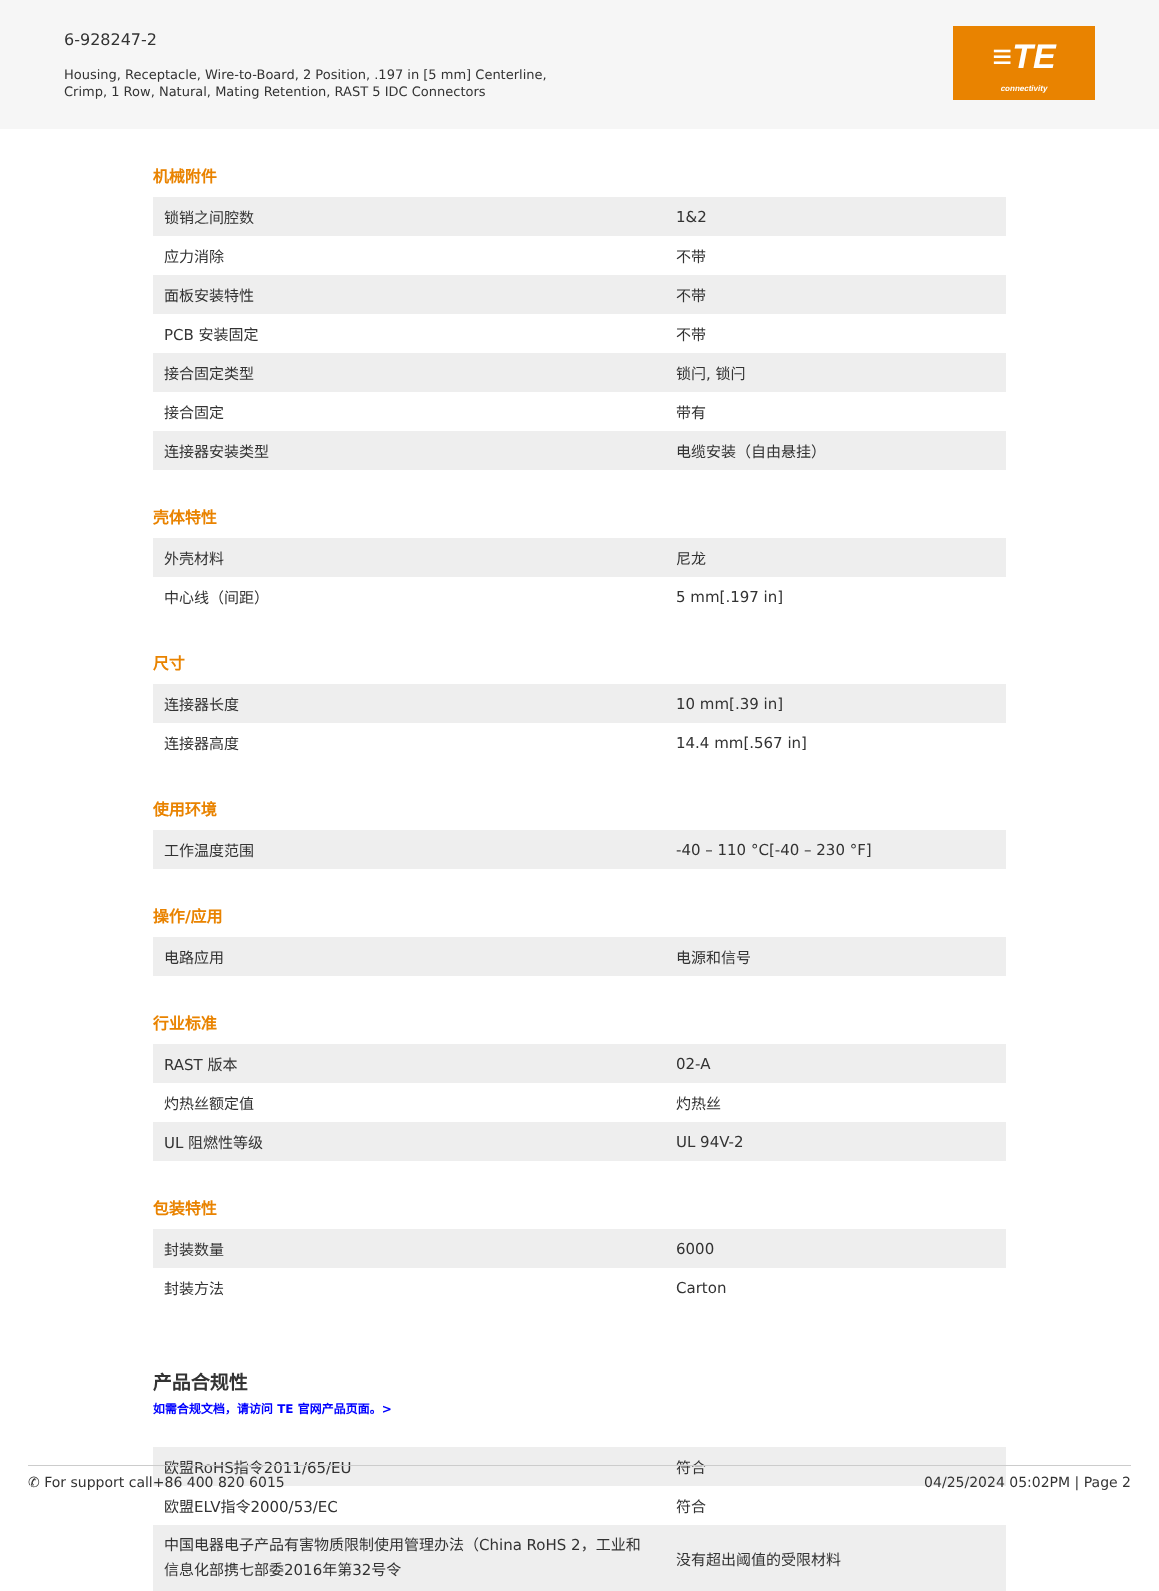6-928247-2
Housing, Receptacle, Wire-to-Board, 2 Position, .197 in [5 mm] Centerline, Crimp, 1 Row, Natural, Mating Retention, RAST 5 IDC Connectors
≡TE
connectivity
机械附件
| 锁销之间腔数 | 1&2 |
| 应力消除 | 不带 |
| 面板安装特性 | 不带 |
| PCB 安装固定 | 不带 |
| 接合固定类型 | 锁闩, 锁闩 |
| 接合固定 | 带有 |
| 连接器安装类型 | 电缆安装（自由悬挂） |
壳体特性
| 外壳材料 | 尼龙 |
| 中心线（间距） | 5 mm[.197 in] |
尺寸
| 连接器长度 | 10 mm[.39 in] |
| 连接器高度 | 14.4 mm[.567 in] |
使用环境
| 工作温度范围 | -40 – 110 °C[-40 – 230 °F] |
操作/应用
| 电路应用 | 电源和信号 |
行业标准
| RAST 版本 | 02-A |
| 灼热丝额定值 | 灼热丝 |
| UL 阻燃性等级 | UL 94V-2 |
包装特性
| 封装数量 | 6000 |
| 封装方法 | Carton |
产品合规性
如需合规文档，请访问 TE 官网产品页面。>
| 欧盟RoHS指令2011/65/EU | 符合 |
| 欧盟ELV指令2000/53/EC | 符合 |
| 中国电器电子产品有害物质限制使用管理办法（China RoHS 2，工业和信息化部携七部委2016年第32号令 | 没有超出阈值的受限材料 |
✆ For support call+86 400 820 6015 04/25/2024 05:02PM | Page 2